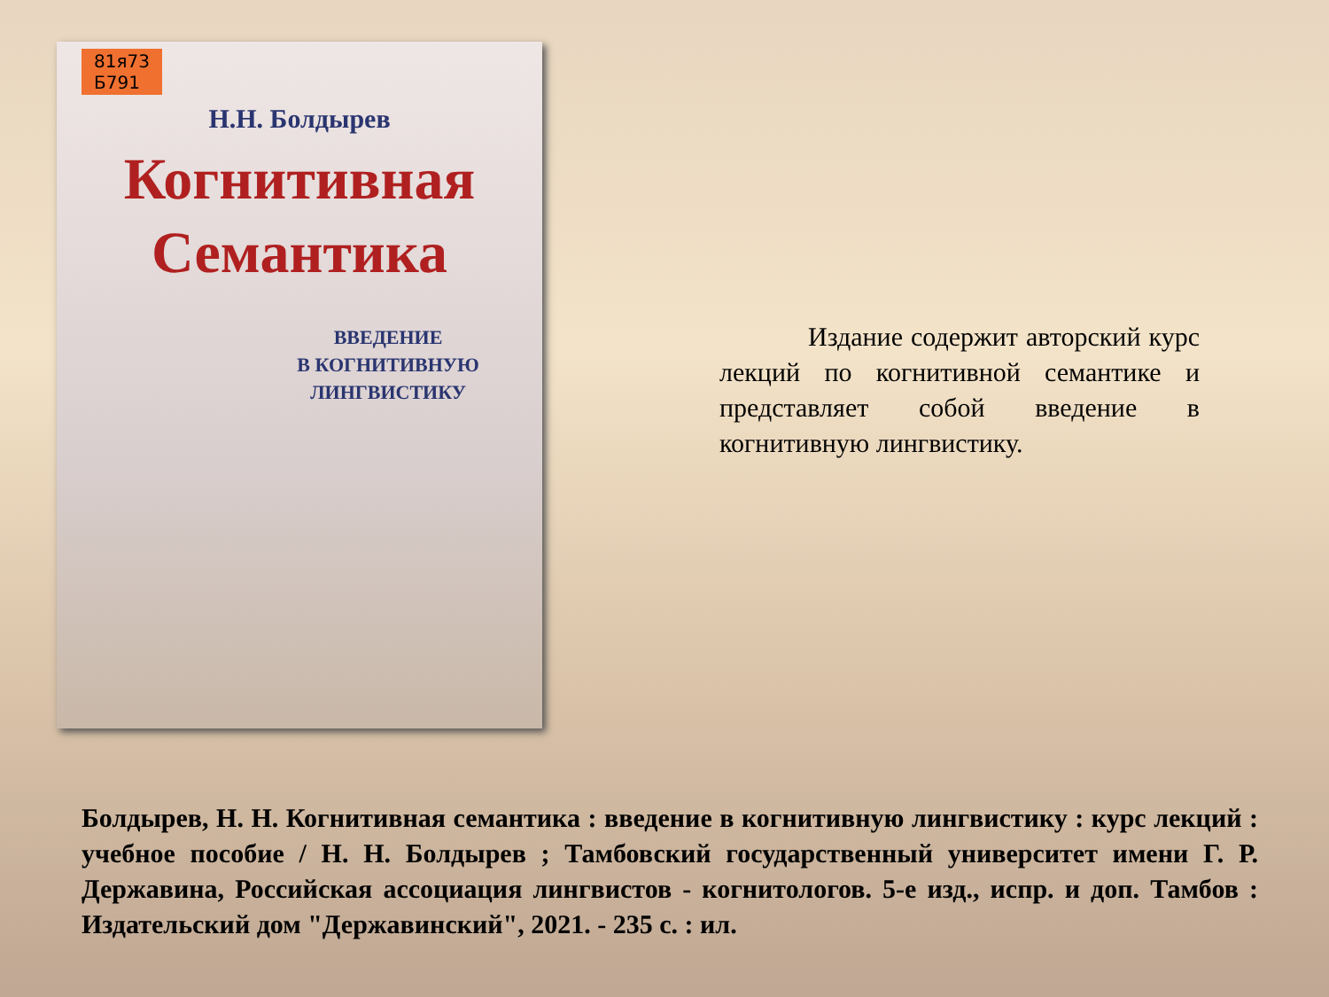81я73
Б791
Н.Н. Болдырев
Когнитивная
Семантика
ВВЕДЕНИЕ
В КОГНИТИВНУЮ
ЛИНГВИСТИКУ
Издание содержит авторский курс лекций по когнитивной семантике и представляет собой введение в когнитивную лингвистику.
Болдырев, Н. Н. Когнитивная семантика : введение в когнитивную лингвистику : курс лекций : учебное пособие / Н. Н. Болдырев ; Тамбовский государственный университет имени Г. Р. Державина, Российская ассоциация лингвистов - когнитологов. 5-е изд., испр. и доп. Тамбов : Издательский дом "Державинский", 2021. - 235 с. : ил.